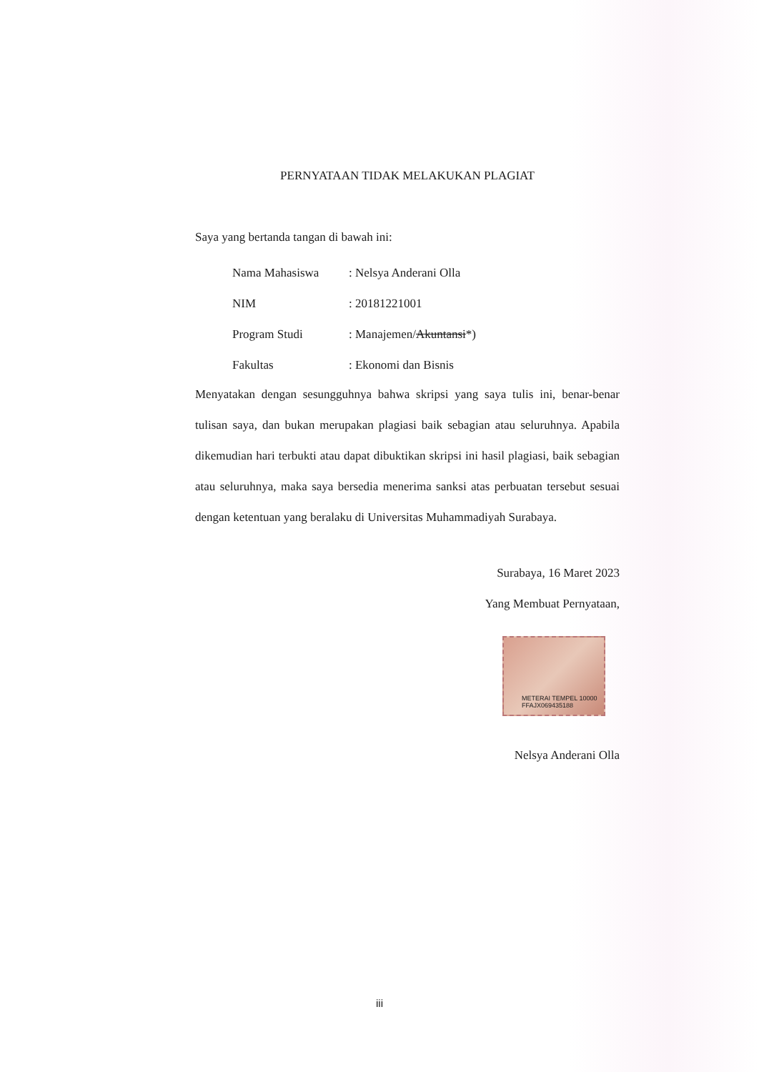PERNYATAAN TIDAK MELAKUKAN PLAGIAT
Saya yang bertanda tangan di bawah ini:
| Nama Mahasiswa | : Nelsya Anderani Olla |
| NIM | : 20181221001 |
| Program Studi | : Manajemen/ Akuntansi *) |
| Fakultas | : Ekonomi dan Bisnis |
Menyatakan dengan sesungguhnya bahwa skripsi yang saya tulis ini, benar-benar tulisan saya, dan bukan merupakan plagiasi baik sebagian atau seluruhnya. Apabila dikemudian hari terbukti atau dapat dibuktikan skripsi ini hasil plagiasi, baik sebagian atau seluruhnya, maka saya bersedia menerima sanksi atas perbuatan tersebut sesuai dengan ketentuan yang beralaku di Universitas Muhammadiyah Surabaya.
Surabaya, 16 Maret 2023
Yang Membuat Pernyataan,
METERAI TEMPEL 10000 FFAJX069435188
Nelsya Anderani Olla
iii